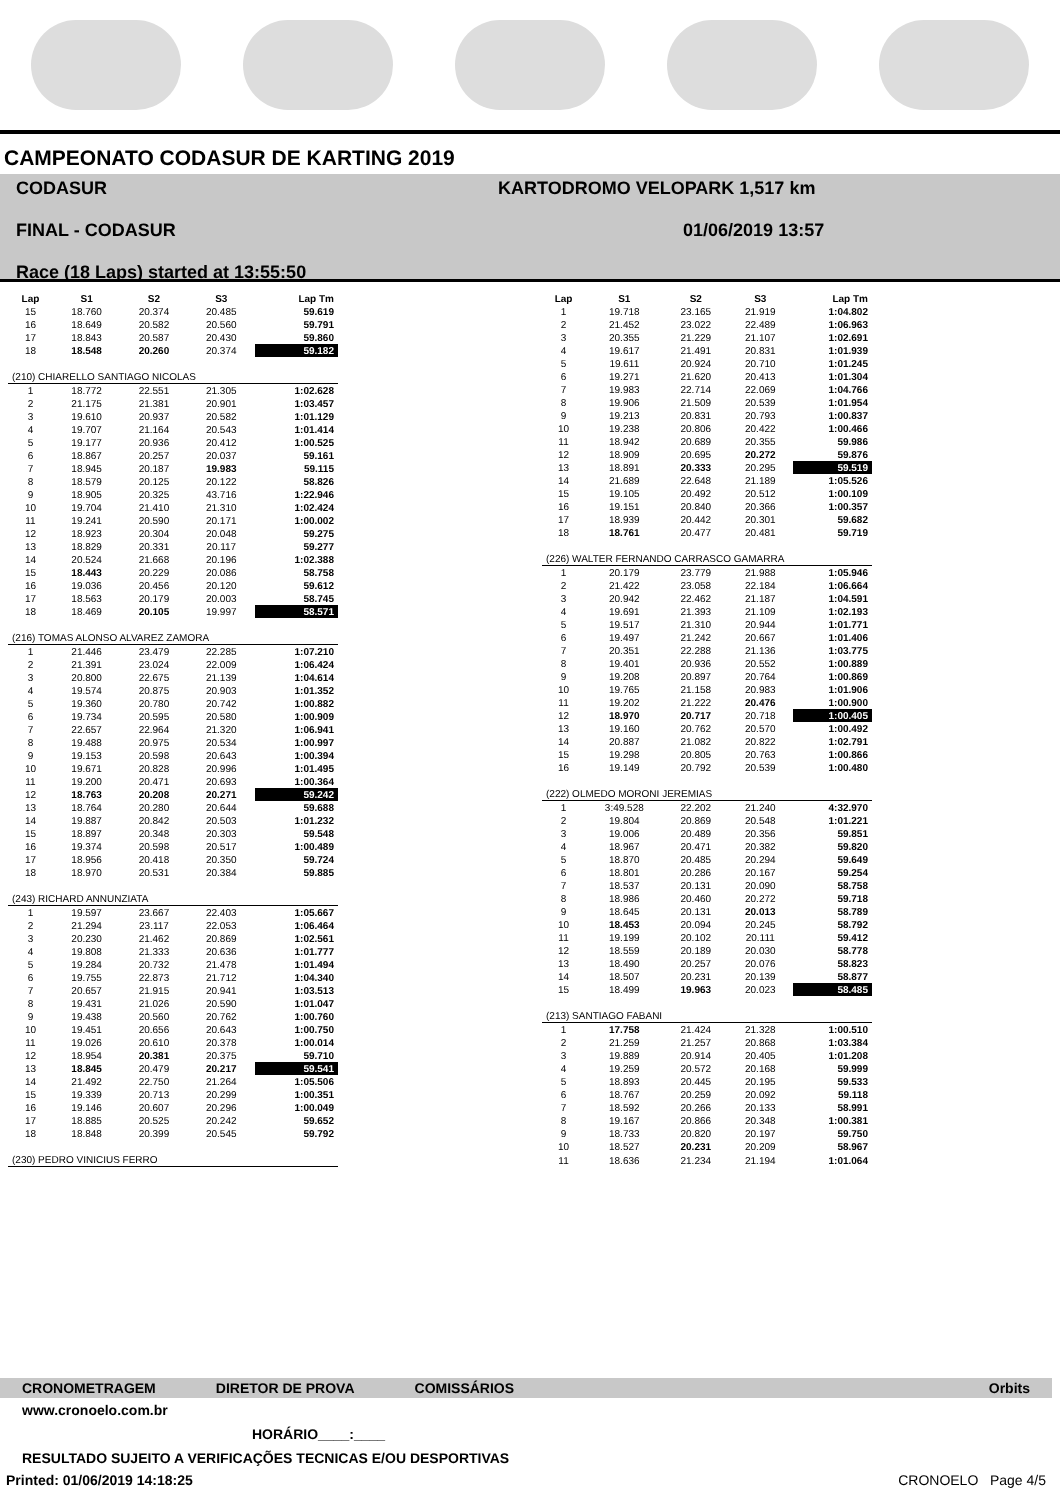CAMPEONATO CODASUR DE KARTING 2019
CODASUR
FINAL - CODASUR
Race (18 Laps) started at 13:55:50
KARTODROMO VELOPARK 1,517 km
01/06/2019 13:57
| Lap | S1 | S2 | S3 | Lap Tm |
| --- | --- | --- | --- | --- |
| 15 | 18.760 | 20.374 | 20.485 | 59.619 |
| 16 | 18.649 | 20.582 | 20.560 | 59.791 |
| 17 | 18.843 | 20.587 | 20.430 | 59.860 |
| 18 | 18.548 | 20.260 | 20.374 | 59.182 |
| (210) CHIARELLO SANTIAGO NICOLAS | | | | |
| 1 | 18.772 | 22.551 | 21.305 | 1:02.628 |
| 2 | 21.175 | 21.381 | 20.901 | 1:03.457 |
| 3 | 19.610 | 20.937 | 20.582 | 1:01.129 |
| 4 | 19.707 | 21.164 | 20.543 | 1:01.414 |
| 5 | 19.177 | 20.936 | 20.412 | 1:00.525 |
| 6 | 18.867 | 20.257 | 20.037 | 59.161 |
| 7 | 18.945 | 20.187 | 19.983 | 59.115 |
| 8 | 18.579 | 20.125 | 20.122 | 58.826 |
| 9 | 18.905 | 20.325 | 43.716 | 1:22.946 |
| 10 | 19.704 | 21.410 | 21.310 | 1:02.424 |
| 11 | 19.241 | 20.590 | 20.171 | 1:00.002 |
| 12 | 18.923 | 20.304 | 20.048 | 59.275 |
| 13 | 18.829 | 20.331 | 20.117 | 59.277 |
| 14 | 20.524 | 21.668 | 20.196 | 1:02.388 |
| 15 | 18.443 | 20.229 | 20.086 | 58.758 |
| 16 | 19.036 | 20.456 | 20.120 | 59.612 |
| 17 | 18.563 | 20.179 | 20.003 | 58.745 |
| 18 | 18.469 | 20.105 | 19.997 | 58.571 |
| (216) TOMAS ALONSO ALVAREZ ZAMORA | | | | |
| 1 | 21.446 | 23.479 | 22.285 | 1:07.210 |
| 2 | 21.391 | 23.024 | 22.009 | 1:06.424 |
| 3 | 20.800 | 22.675 | 21.139 | 1:04.614 |
| 4 | 19.574 | 20.875 | 20.903 | 1:01.352 |
| 5 | 19.360 | 20.780 | 20.742 | 1:00.882 |
| 6 | 19.734 | 20.595 | 20.580 | 1:00.909 |
| 7 | 22.657 | 22.964 | 21.320 | 1:06.941 |
| 8 | 19.488 | 20.975 | 20.534 | 1:00.997 |
| 9 | 19.153 | 20.598 | 20.643 | 1:00.394 |
| 10 | 19.671 | 20.828 | 20.996 | 1:01.495 |
| 11 | 19.200 | 20.471 | 20.693 | 1:00.364 |
| 12 | 18.763 | 20.208 | 20.271 | 59.242 |
| 13 | 18.764 | 20.280 | 20.644 | 59.688 |
| 14 | 19.887 | 20.842 | 20.503 | 1:01.232 |
| 15 | 18.897 | 20.348 | 20.303 | 59.548 |
| 16 | 19.374 | 20.598 | 20.517 | 1:00.489 |
| 17 | 18.956 | 20.418 | 20.350 | 59.724 |
| 18 | 18.970 | 20.531 | 20.384 | 59.885 |
| (243) RICHARD ANNUNZIATA | | | | |
| 1 | 19.597 | 23.667 | 22.403 | 1:05.667 |
| 2 | 21.294 | 23.117 | 22.053 | 1:06.464 |
| 3 | 20.230 | 21.462 | 20.869 | 1:02.561 |
| 4 | 19.808 | 21.333 | 20.636 | 1:01.777 |
| 5 | 19.284 | 20.732 | 21.478 | 1:01.494 |
| 6 | 19.755 | 22.873 | 21.712 | 1:04.340 |
| 7 | 20.657 | 21.915 | 20.941 | 1:03.513 |
| 8 | 19.431 | 21.026 | 20.590 | 1:01.047 |
| 9 | 19.438 | 20.560 | 20.762 | 1:00.760 |
| 10 | 19.451 | 20.656 | 20.643 | 1:00.750 |
| 11 | 19.026 | 20.610 | 20.378 | 1:00.014 |
| 12 | 18.954 | 20.381 | 20.375 | 59.710 |
| 13 | 18.845 | 20.479 | 20.217 | 59.541 |
| 14 | 21.492 | 22.750 | 21.264 | 1:05.506 |
| 15 | 19.339 | 20.713 | 20.299 | 1:00.351 |
| 16 | 19.146 | 20.607 | 20.296 | 1:00.049 |
| 17 | 18.885 | 20.525 | 20.242 | 59.652 |
| 18 | 18.848 | 20.399 | 20.545 | 59.792 |
| (230) PEDRO VINICIUS FERRO | | | | |
| Lap | S1 | S2 | S3 | Lap Tm |
| --- | --- | --- | --- | --- |
| 1 | 19.718 | 23.165 | 21.919 | 1:04.802 |
| 2 | 21.452 | 23.022 | 22.489 | 1:06.963 |
| 3 | 20.355 | 21.229 | 21.107 | 1:02.691 |
| 4 | 19.617 | 21.491 | 20.831 | 1:01.939 |
| 5 | 19.611 | 20.924 | 20.710 | 1:01.245 |
| 6 | 19.271 | 21.620 | 20.413 | 1:01.304 |
| 7 | 19.983 | 22.714 | 22.069 | 1:04.766 |
| 8 | 19.906 | 21.509 | 20.539 | 1:01.954 |
| 9 | 19.213 | 20.831 | 20.793 | 1:00.837 |
| 10 | 19.238 | 20.806 | 20.422 | 1:00.466 |
| 11 | 18.942 | 20.689 | 20.355 | 59.986 |
| 12 | 18.909 | 20.695 | 20.272 | 59.876 |
| 13 | 18.891 | 20.333 | 20.295 | 59.519 |
| 14 | 21.689 | 22.648 | 21.189 | 1:05.526 |
| 15 | 19.105 | 20.492 | 20.512 | 1:00.109 |
| 16 | 19.151 | 20.840 | 20.366 | 1:00.357 |
| 17 | 18.939 | 20.442 | 20.301 | 59.682 |
| 18 | 18.761 | 20.477 | 20.481 | 59.719 |
| (226) WALTER FERNANDO CARRASCO GAMARRA | | | | |
| 1 | 20.179 | 23.779 | 21.988 | 1:05.946 |
| 2 | 21.422 | 23.058 | 22.184 | 1:06.664 |
| 3 | 20.942 | 22.462 | 21.187 | 1:04.591 |
| 4 | 19.691 | 21.393 | 21.109 | 1:02.193 |
| 5 | 19.517 | 21.310 | 20.944 | 1:01.771 |
| 6 | 19.497 | 21.242 | 20.667 | 1:01.406 |
| 7 | 20.351 | 22.288 | 21.136 | 1:03.775 |
| 8 | 19.401 | 20.936 | 20.552 | 1:00.889 |
| 9 | 19.208 | 20.897 | 20.764 | 1:00.869 |
| 10 | 19.765 | 21.158 | 20.983 | 1:01.906 |
| 11 | 19.202 | 21.222 | 20.476 | 1:00.900 |
| 12 | 18.970 | 20.717 | 20.718 | 1:00.405 |
| 13 | 19.160 | 20.762 | 20.570 | 1:00.492 |
| 14 | 20.887 | 21.082 | 20.822 | 1:02.791 |
| 15 | 19.298 | 20.805 | 20.763 | 1:00.866 |
| 16 | 19.149 | 20.792 | 20.539 | 1:00.480 |
| (222) OLMEDO MORONI JEREMIAS | | | | |
| 1 | 3:49.528 | 22.202 | 21.240 | 4:32.970 |
| 2 | 19.804 | 20.869 | 20.548 | 1:01.221 |
| 3 | 19.006 | 20.489 | 20.356 | 59.851 |
| 4 | 18.967 | 20.471 | 20.382 | 59.820 |
| 5 | 18.870 | 20.485 | 20.294 | 59.649 |
| 6 | 18.801 | 20.286 | 20.167 | 59.254 |
| 7 | 18.537 | 20.131 | 20.090 | 58.758 |
| 8 | 18.986 | 20.460 | 20.272 | 59.718 |
| 9 | 18.645 | 20.131 | 20.013 | 58.789 |
| 10 | 18.453 | 20.094 | 20.245 | 58.792 |
| 11 | 19.199 | 20.102 | 20.111 | 59.412 |
| 12 | 18.559 | 20.189 | 20.030 | 58.778 |
| 13 | 18.490 | 20.257 | 20.076 | 58.823 |
| 14 | 18.507 | 20.231 | 20.139 | 58.877 |
| 15 | 18.499 | 19.963 | 20.023 | 58.485 |
| (213) SANTIAGO FABANI | | | | |
| 1 | 17.758 | 21.424 | 21.328 | 1:00.510 |
| 2 | 21.259 | 21.257 | 20.868 | 1:03.384 |
| 3 | 19.889 | 20.914 | 20.405 | 1:01.208 |
| 4 | 19.259 | 20.572 | 20.168 | 59.999 |
| 5 | 18.893 | 20.445 | 20.195 | 59.533 |
| 6 | 18.767 | 20.259 | 20.092 | 59.118 |
| 7 | 18.592 | 20.266 | 20.133 | 58.991 |
| 8 | 19.167 | 20.866 | 20.348 | 1:00.381 |
| 9 | 18.733 | 20.820 | 20.197 | 59.750 |
| 10 | 18.527 | 20.231 | 20.209 | 58.967 |
| 11 | 18.636 | 21.234 | 21.194 | 1:01.064 |
CRONOMETRAGEM DIRETOR DE PROVA COMISSÁRIOS Orbits
www.cronoelo.com.br
HORÁRIO____:____
RESULTADO SUJEITO A VERIFICAÇÕES TECNICAS E/OU DESPORTIVAS
Printed: 01/06/2019 14:18:25 CRONOELO Page 4/5